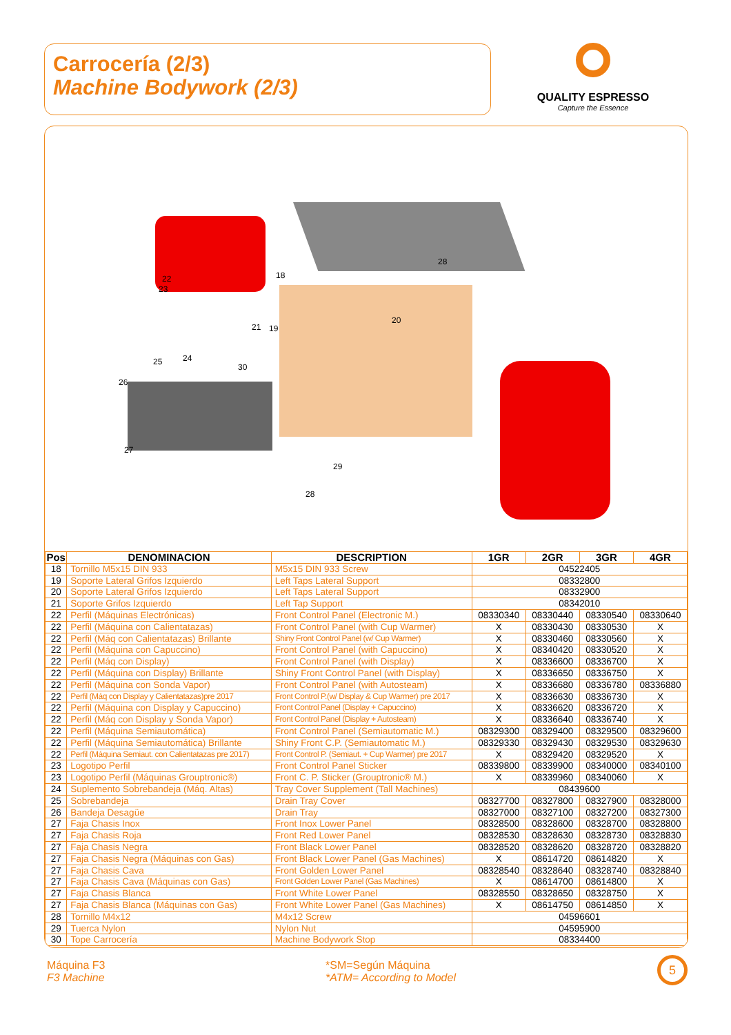Carrocería (2/3)
Machine Bodywork (2/3)
QUALITY ESPRESSO
Capture the Essence
28
18
22
23
21
19
20
24
25
30
26
27
29
28
| Pos | DENOMINACION | DESCRIPTION | 1GR | 2GR | 3GR | 4GR |
| --- | --- | --- | --- | --- | --- | --- |
| 18 | Tornillo M5x15 DIN 933 | M5x15 DIN 933 Screw | 04522405 | | | |
| 19 | Soporte Lateral Grifos Izquierdo | Left Taps Lateral Support | 08332800 | | | |
| 20 | Soporte Lateral Grifos Izquierdo | Left Taps Lateral Support | 08332900 | | | |
| 21 | Soporte Grifos Izquierdo | Left Tap Support | 08342010 | | | |
| 22 | Perfil (Máquinas Electrónicas) | Front Control Panel (Electronic M.) | 08330340 | 08330440 | 08330540 | 08330640 |
| 22 | Perfil (Máquina con Calientatazas) | Front Control Panel (with Cup Warmer) | X | 08330430 | 08330530 | X |
| 22 | Perfil (Máq con Calientatazas) Brillante | Shiny Front Control Panel (w/ Cup Warmer) | X | 08330460 | 08330560 | X |
| 22 | Perfil (Máquina con Capuccino) | Front Control Panel (with Capuccino) | X | 08340420 | 08330520 | X |
| 22 | Perfil (Máq con Display) | Front Control Panel (with Display) | X | 08336600 | 08336700 | X |
| 22 | Perfil (Máquina con Display) Brillante | Shiny Front Control Panel (with Display) | X | 08336650 | 08336750 | X |
| 22 | Perfil (Máquina con Sonda Vapor) | Front Control Panel (with Autosteam) | X | 08336680 | 08336780 | 08336880 |
| 22 | Perfil (Máq con Display y Calientatazas)pre 2017 | Front Control P.(w/ Display & Cup Warmer) pre 2017 | X | 08336630 | 08336730 | X |
| 22 | Perfil (Máquina con Display y Capuccino) | Front Control Panel (Display + Capuccino) | X | 08336620 | 08336720 | X |
| 22 | Perfil (Máq con Display y Sonda Vapor) | Front Control Panel (Display + Autosteam) | X | 08336640 | 08336740 | X |
| 22 | Perfil (Máquina Semiautomática) | Front Control Panel (Semiautomatic M.) | 08329300 | 08329400 | 08329500 | 08329600 |
| 22 | Perfil (Máquina Semiautomática) Brillante | Shiny Front C.P. (Semiautomatic M.) | 08329330 | 08329430 | 08329530 | 08329630 |
| 22 | Perfil (Máquina Semiaut. con Calientatazas pre 2017) | Front Control P. (Semiaut. + Cup Warmer) pre 2017 | X | 08329420 | 08329520 | X |
| 23 | Logotipo Perfil | Front Control Panel Sticker | 08339800 | 08339900 | 08340000 | 08340100 |
| 23 | Logotipo Perfil (Máquinas Grouptronic®) | Front C. P. Sticker (Grouptronic® M.) | X | 08339960 | 08340060 | X |
| 24 | Suplemento Sobrebandeja (Máq. Altas) | Tray Cover Supplement (Tall Machines) | 08439600 | | | |
| 25 | Sobrebandeja | Drain Tray Cover | 08327700 | 08327800 | 08327900 | 08328000 |
| 26 | Bandeja Desagüe | Drain Tray | 08327000 | 08327100 | 08327200 | 08327300 |
| 27 | Faja Chasis Inox | Front Inox Lower Panel | 08328500 | 08328600 | 08328700 | 08328800 |
| 27 | Faja Chasis Roja | Front Red Lower Panel | 08328530 | 08328630 | 08328730 | 08328830 |
| 27 | Faja Chasis Negra | Front Black Lower Panel | 08328520 | 08328620 | 08328720 | 08328820 |
| 27 | Faja Chasis Negra (Máquinas con Gas) | Front Black Lower Panel (Gas Machines) | X | 08614720 | 08614820 | X |
| 27 | Faja Chasis Cava | Front Golden Lower Panel | 08328540 | 08328640 | 08328740 | 08328840 |
| 27 | Faja Chasis Cava (Máquinas con Gas) | Front Golden Lower Panel (Gas Machines) | X | 08614700 | 08614800 | X |
| 27 | Faja Chasis Blanca | Front White Lower Panel | 08328550 | 08328650 | 08328750 | X |
| 27 | Faja Chasis Blanca (Máquinas con Gas) | Front White Lower Panel (Gas Machines) | X | 08614750 | 08614850 | X |
| 28 | Tornillo M4x12 | M4x12 Screw | 04596601 | | | |
| 29 | Tuerca Nylon | Nylon Nut | 04595900 | | | |
| 30 | Tope Carrocería | Machine Bodywork Stop | 08334400 | | | |
Máquina F3
F3 Machine
*SM=Según Máquina
*ATM= According to Model
5